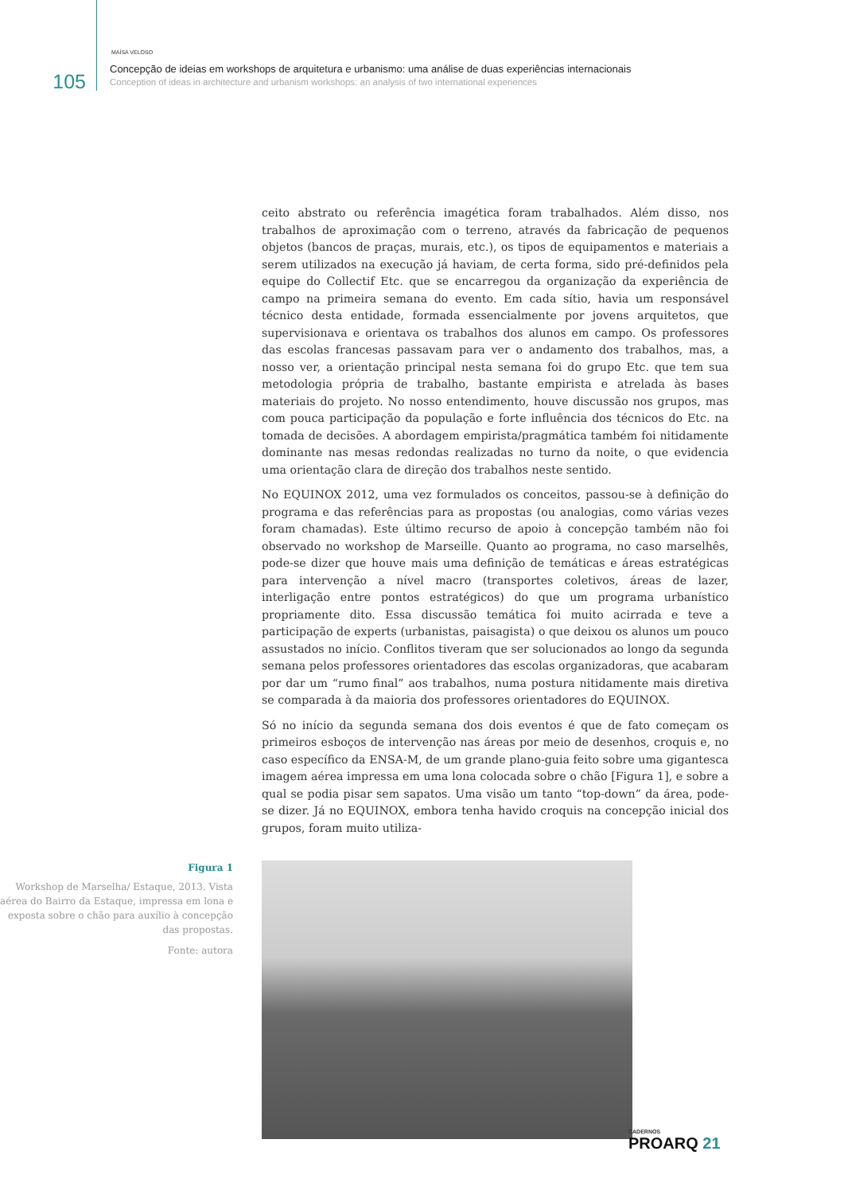105
MAÍSA VELOSO
Concepção de ideias em workshops de arquitetura e urbanismo: uma análise de duas experiências internacionais
Conception of ideas in architecture and urbanism workshops: an analysis of two international experiences
ceito abstrato ou referência imagética foram trabalhados. Além disso, nos trabalhos de aproximação com o terreno, através da fabricação de pequenos objetos (bancos de praças, murais, etc.), os tipos de equipamentos e materiais a serem utilizados na execução já haviam, de certa forma, sido pré-definidos pela equipe do Collectif Etc. que se encarregou da organização da experiência de campo na primeira semana do evento. Em cada sítio, havia um responsável técnico desta entidade, formada essencialmente por jovens arquitetos, que supervisionava e orientava os trabalhos dos alunos em campo. Os professores das escolas francesas passavam para ver o andamento dos trabalhos, mas, a nosso ver, a orientação principal nesta semana foi do grupo Etc. que tem sua metodologia própria de trabalho, bastante empirista e atrelada às bases materiais do projeto. No nosso entendimento, houve discussão nos grupos, mas com pouca participação da população e forte influência dos técnicos do Etc. na tomada de decisões. A abordagem empirista/pragmática também foi nitidamente dominante nas mesas redondas realizadas no turno da noite, o que evidencia uma orientação clara de direção dos trabalhos neste sentido.
No EQUINOX 2012, uma vez formulados os conceitos, passou-se à definição do programa e das referências para as propostas (ou analogias, como várias vezes foram chamadas). Este último recurso de apoio à concepção também não foi observado no workshop de Marseille. Quanto ao programa, no caso marselhês, pode-se dizer que houve mais uma definição de temáticas e áreas estratégicas para intervenção a nível macro (transportes coletivos, áreas de lazer, interligação entre pontos estratégicos) do que um programa urbanístico propriamente dito. Essa discussão temática foi muito acirrada e teve a participação de experts (urbanistas, paisagista) o que deixou os alunos um pouco assustados no início. Conflitos tiveram que ser solucionados ao longo da segunda semana pelos professores orientadores das escolas organizadoras, que acabaram por dar um “rumo final” aos trabalhos, numa postura nitidamente mais diretiva se comparada à da maioria dos professores orientadores do EQUINOX.
Só no início da segunda semana dos dois eventos é que de fato começam os primeiros esboços de intervenção nas áreas por meio de desenhos, croquis e, no caso específico da ENSA-M, de um grande plano-guia feito sobre uma gigantesca imagem aérea impressa em uma lona colocada sobre o chão [Figura 1], e sobre a qual se podia pisar sem sapatos. Uma visão um tanto “top-down” da área, pode-se dizer. Já no EQUINOX, embora tenha havido croquis na concepção inicial dos grupos, foram muito utiliza-
Figura 1
Workshop de Marselha/ Estaque, 2013. Vista aérea do Bairro da Estaque, impressa em lona e exposta sobre o chão para auxílio à concepção das propostas.
Fonte: autora
CADERNOS
PROARQ 21